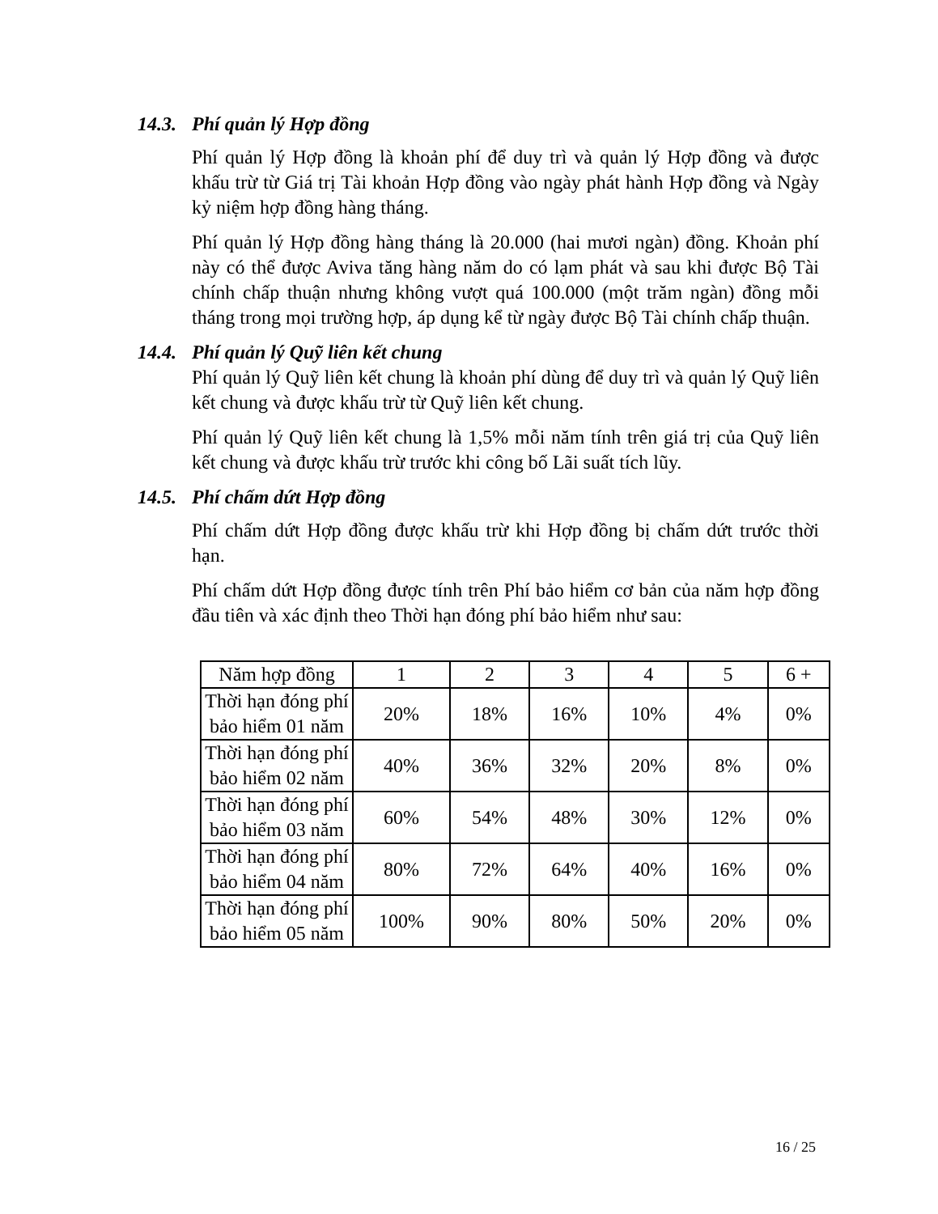14.3. Phí quản lý Hợp đồng
Phí quản lý Hợp đồng là khoản phí để duy trì và quản lý Hợp đồng và được khấu trừ từ Giá trị Tài khoản Hợp đồng vào ngày phát hành Hợp đồng và Ngày kỷ niệm hợp đồng hàng tháng.
Phí quản lý Hợp đồng hàng tháng là 20.000 (hai mươi ngàn) đồng. Khoản phí này có thể được Aviva tăng hàng năm do có lạm phát và sau khi được Bộ Tài chính chấp thuận nhưng không vượt quá 100.000 (một trăm ngàn) đồng mỗi tháng trong mọi trường hợp, áp dụng kể từ ngày được Bộ Tài chính chấp thuận.
14.4. Phí quản lý Quỹ liên kết chung
Phí quản lý Quỹ liên kết chung là khoản phí dùng để duy trì và quản lý Quỹ liên kết chung và được khấu trừ từ Quỹ liên kết chung.
Phí quản lý Quỹ liên kết chung là 1,5% mỗi năm tính trên giá trị của Quỹ liên kết chung và được khấu trừ trước khi công bố Lãi suất tích lũy.
14.5. Phí chấm dứt Hợp đồng
Phí chấm dứt Hợp đồng được khấu trừ khi Hợp đồng bị chấm dứt trước thời hạn.
Phí chấm dứt Hợp đồng được tính trên Phí bảo hiểm cơ bản của năm hợp đồng đầu tiên và xác định theo Thời hạn đóng phí bảo hiểm như sau:
| Năm hợp đồng | 1 | 2 | 3 | 4 | 5 | 6 + |
| Thời hạn đóng phí bảo hiểm 01 năm | 20% | 18% | 16% | 10% | 4% | 0% |
| Thời hạn đóng phí bảo hiểm 02 năm | 40% | 36% | 32% | 20% | 8% | 0% |
| Thời hạn đóng phí bảo hiểm 03 năm | 60% | 54% | 48% | 30% | 12% | 0% |
| Thời hạn đóng phí bảo hiểm 04 năm | 80% | 72% | 64% | 40% | 16% | 0% |
| Thời hạn đóng phí bảo hiểm 05 năm | 100% | 90% | 80% | 50% | 20% | 0% |
16 / 25